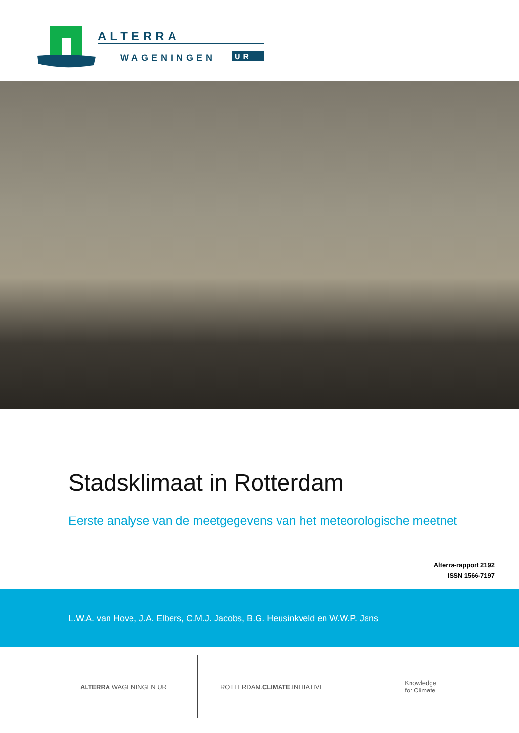ALTERRA
WAGENINGEN
UR
Stadsklimaat in Rotterdam
Eerste analyse van de meetgegevens van het meteorologische meetnet
Alterra-rapport 2192
ISSN 1566-7197
L.W.A. van Hove, J.A. Elbers, C.M.J. Jacobs, B.G. Heusinkveld en W.W.P. Jans
ALTERRA WAGENINGEN UR ROTTERDAM. CLIMATE.INITIATIVE Knowledge
for Climate